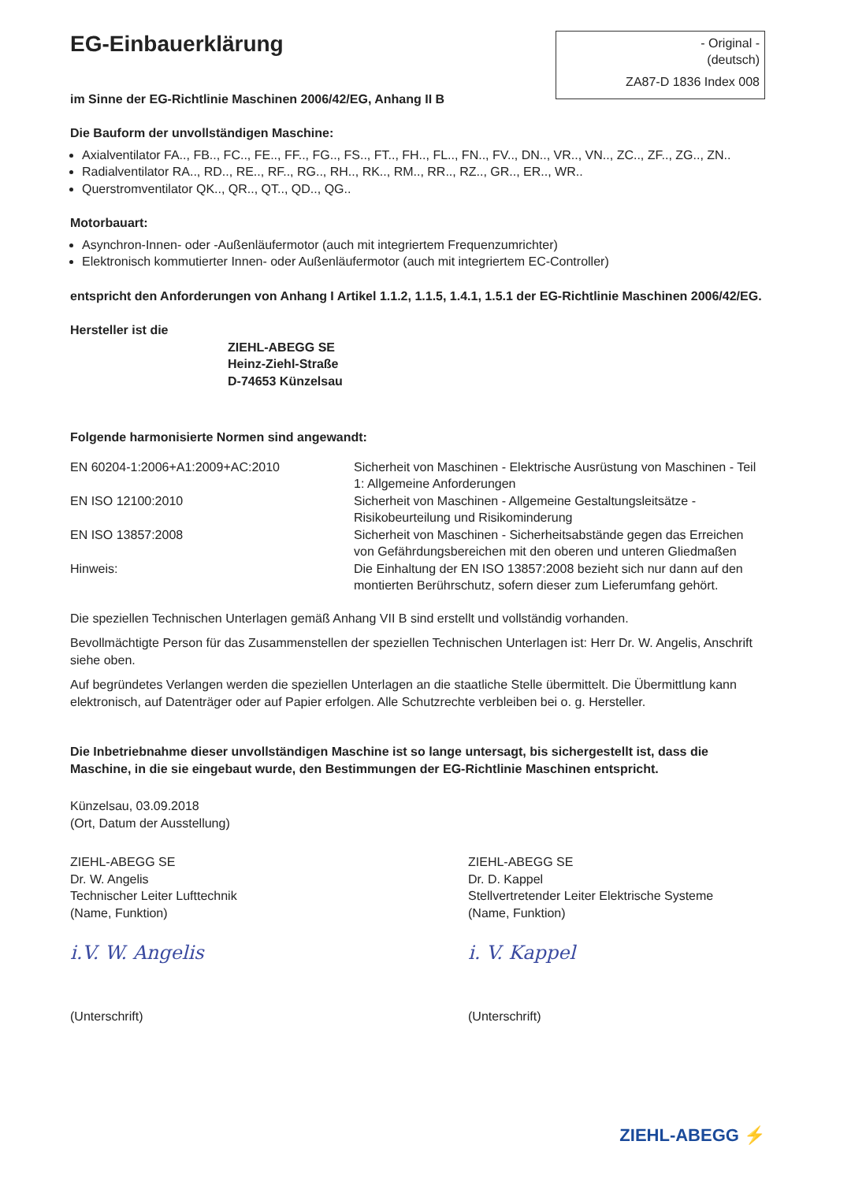EG-Einbauerklärung
- Original -
(deutsch)
ZA87-D 1836 Index 008
im Sinne der EG-Richtlinie Maschinen 2006/42/EG, Anhang II B
Die Bauform der unvollständigen Maschine:
Axialventilator FA.., FB.., FC.., FE.., FF.., FG.., FS.., FT.., FH.., FL.., FN.., FV.., DN.., VR.., VN.., ZC.., ZF.., ZG.., ZN..
Radialventilator RA.., RD.., RE.., RF.., RG.., RH.., RK.., RM.., RR.., RZ.., GR.., ER.., WR..
Querstromventilator QK.., QR.., QT.., QD.., QG..
Motorbauart:
Asynchron-Innen- oder -Außenläufermotor (auch mit integriertem Frequenzumrichter)
Elektronisch kommutierter Innen- oder Außenläufermotor (auch mit integriertem EC-Controller)
entspricht den Anforderungen von Anhang I Artikel 1.1.2, 1.1.5, 1.4.1, 1.5.1 der EG-Richtlinie Maschinen 2006/42/EG.
Hersteller ist die
ZIEHL-ABEGG SE
Heinz-Ziehl-Straße
D-74653 Künzelsau
Folgende harmonisierte Normen sind angewandt:
| EN 60204-1:2006+A1:2009+AC:2010 | Sicherheit von Maschinen - Elektrische Ausrüstung von Maschinen - Teil 1: Allgemeine Anforderungen |
| EN ISO 12100:2010 | Sicherheit von Maschinen - Allgemeine Gestaltungsleitsätze - Risikobeurteilung und Risikominderung |
| EN ISO 13857:2008 | Sicherheit von Maschinen - Sicherheitsabstände gegen das Erreichen von Gefährdungsbereichen mit den oberen und unteren Gliedmaßen |
| Hinweis: | Die Einhaltung der EN ISO 13857:2008 bezieht sich nur dann auf den montierten Berührschutz, sofern dieser zum Lieferumfang gehört. |
Die speziellen Technischen Unterlagen gemäß Anhang VII B sind erstellt und vollständig vorhanden.
Bevollmächtigte Person für das Zusammenstellen der speziellen Technischen Unterlagen ist: Herr Dr. W. Angelis, Anschrift siehe oben.
Auf begründetes Verlangen werden die speziellen Unterlagen an die staatliche Stelle übermittelt. Die Übermittlung kann elektronisch, auf Datenträger oder auf Papier erfolgen. Alle Schutzrechte verbleiben bei o. g. Hersteller.
Die Inbetriebnahme dieser unvollständigen Maschine ist so lange untersagt, bis sichergestellt ist, dass die Maschine, in die sie eingebaut wurde, den Bestimmungen der EG-Richtlinie Maschinen entspricht.
Künzelsau, 03.09.2018
(Ort, Datum der Ausstellung)
ZIEHL-ABEGG SE
Dr. W. Angelis
Technischer Leiter Lufttechnik
(Name, Funktion)
i.V. W. Angelis
(Unterschrift)
ZIEHL-ABEGG SE
Dr. D. Kappel
Stellvertretender Leiter Elektrische Systeme
(Name, Funktion)
i. V. Kappel
(Unterschrift)
ZIEHL-ABEGG ⚡